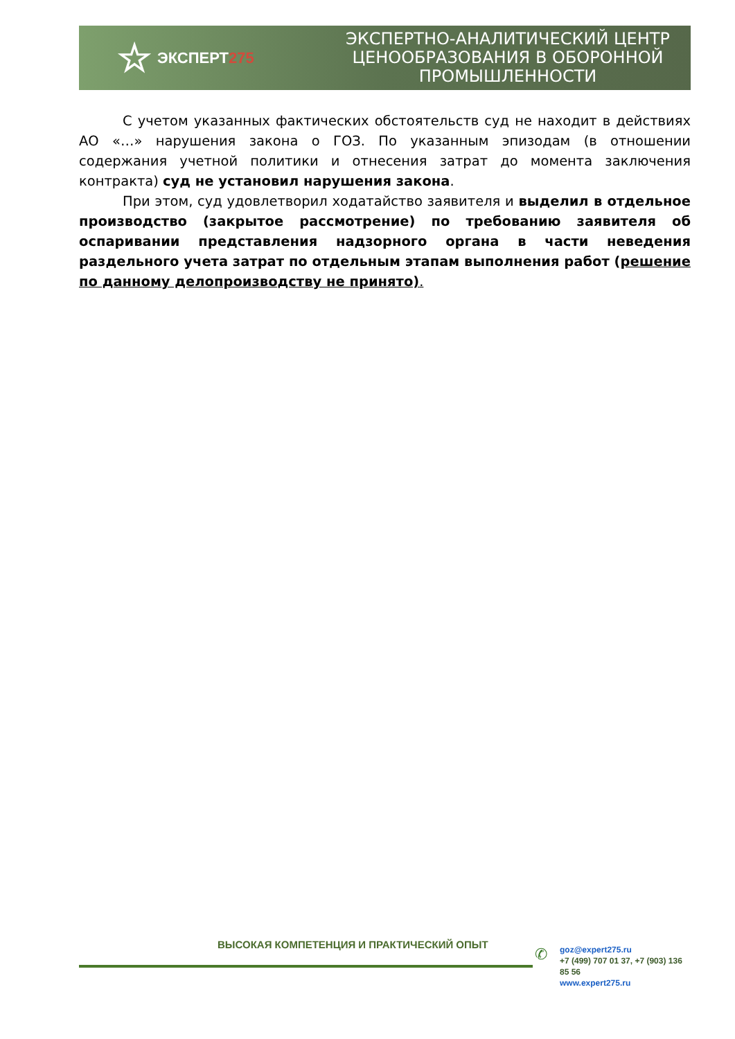☆ ЭКСПЕРТ 275
ЭКСПЕРТНО-АНАЛИТИЧЕСКИЙ ЦЕНТР
ЦЕНООБРАЗОВАНИЯ В ОБОРОННОЙ
ПРОМЫШЛЕННОСТИ
С учетом указанных фактических обстоятельств суд не находит в действиях АО «…» нарушения закона о ГОЗ. По указанным эпизодам (в отношении содержания учетной политики и отнесения затрат до момента заключения контракта) суд не установил нарушения закона.
При этом, суд удовлетворил ходатайство заявителя и выделил в отдельное производство (закрытое рассмотрение) по требованию заявителя об оспаривании представления надзорного органа в части неведения раздельного учета затрат по отдельным этапам выполнения работ (решение по данному делопроизводству не принято).
ВЫСОКАЯ КОМПЕТЕНЦИЯ И ПРАКТИЧЕСКИЙ ОПЫТ
✆
goz@expert275.ru
+7 (499) 707 01 37, +7 (903) 136 85 56
www.expert275.ru